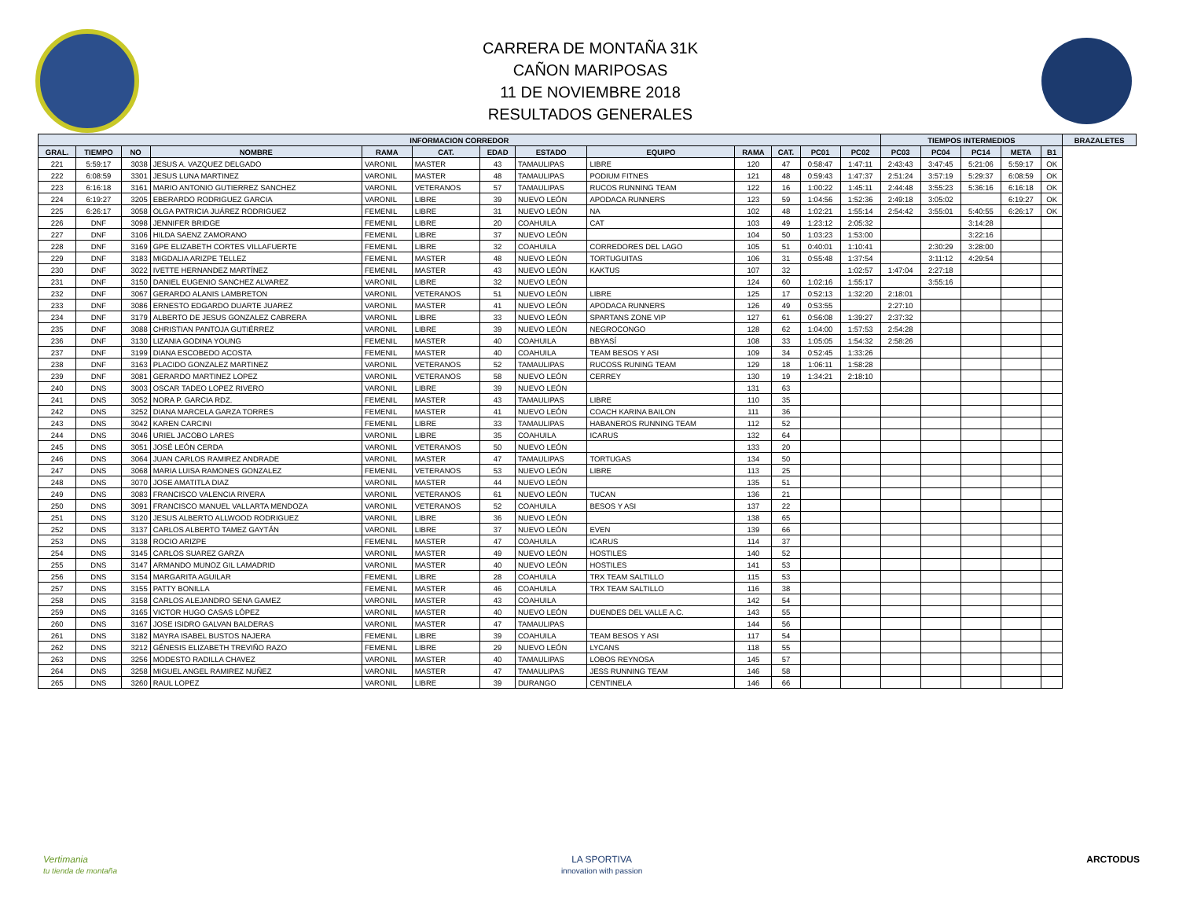CARRERA DE MONTAÑA 31K
CAÑON MARIPOSAS
11 DE NOVIEMBRE 2018
RESULTADOS GENERALES
| INFORMACION CORREDOR | | | | | | | | | | | | | TIEMPOS INTERMEDIOS | | | | | BRAZALETES |
| --- | --- | --- | --- | --- | --- | --- | --- | --- | --- | --- | --- | --- | --- | --- | --- | --- | --- | --- |
| GRAL. | TIEMPO | NO | NOMBRE | RAMA | CAT. | EDAD | ESTADO | EQUIPO | RAMA | CAT. | PC01 | PC02 | PC03 | PC04 | PC14 | META | B1 | |
| 221 | 5:59:17 | 3038 | JESUS A. VAZQUEZ DELGADO | VARONIL | MASTER | 43 | TAMAULIPAS | LIBRE | 120 | 47 | 0:58:47 | 1:47:11 | 2:43:43 | 3:47:45 | 5:21:06 | 5:59:17 | OK | |
| 222 | 6:08:59 | 3301 | JESUS LUNA MARTINEZ | VARONIL | MASTER | 48 | TAMAULIPAS | PODIUM FITNES | 121 | 48 | 0:59:43 | 1:47:37 | 2:51:24 | 3:57:19 | 5:29:37 | 6:08:59 | OK | |
| 223 | 6:16:18 | 3161 | MARIO ANTONIO GUTIERREZ SANCHEZ | VARONIL | VETERANOS | 57 | TAMAULIPAS | RUCOS RUNNING TEAM | 122 | 16 | 1:00:22 | 1:45:11 | 2:44:48 | 3:55:23 | 5:36:16 | 6:16:18 | OK | |
| 224 | 6:19:27 | 3205 | EBERARDO RODRIGUEZ GARCIA | VARONIL | LIBRE | 39 | NUEVO LEÓN | APODACA RUNNERS | 123 | 59 | 1:04:56 | 1:52:36 | 2:49:18 | 3:05:02 | | 6:19:27 | OK | |
| 225 | 6:26:17 | 3058 | OLGA PATRICIA JUÁREZ RODRIGUEZ | FEMENIL | LIBRE | 31 | NUEVO LEÓN | NA | 102 | 48 | 1:02:21 | 1:55:14 | 2:54:42 | 3:55:01 | 5:40:55 | 6:26:17 | OK | |
| 226 | DNF | 3098 | JENNIFER BRIDGE | FEMENIL | LIBRE | 20 | COAHUILA | CAT | 103 | 49 | 1:23:12 | 2:05:32 | | | 3:14:28 | | | |
| 227 | DNF | 3106 | HILDA SAENZ ZAMORANO | FEMENIL | LIBRE | 37 | NUEVO LEÓN | | 104 | 50 | 1:03:23 | 1:53:00 | | | 3:22:16 | | | |
| 228 | DNF | 3169 | GPE ELIZABETH CORTES VILLAFUERTE | FEMENIL | LIBRE | 32 | COAHUILA | CORREDORES DEL LAGO | 105 | 51 | 0:40:01 | 1:10:41 | | 2:30:29 | 3:28:00 | | | |
| 229 | DNF | 3183 | MIGDALIA ARIZPE TELLEZ | FEMENIL | MASTER | 48 | NUEVO LEÓN | TORTUGUITAS | 106 | 31 | 0:55:48 | 1:37:54 | | 3:11:12 | 4:29:54 | | | |
| 230 | DNF | 3022 | IVETTE HERNANDEZ MARTÍNEZ | FEMENIL | MASTER | 43 | NUEVO LEÓN | KAKTUS | 107 | 32 | | 1:02:57 | 1:47:04 | 2:27:18 | | | | |
| 231 | DNF | 3150 | DANIEL EUGENIO SANCHEZ ALVAREZ | VARONIL | LIBRE | 32 | NUEVO LEÓN | | 124 | 60 | 1:02:16 | 1:55:17 | | 3:55:16 | | | | |
| 232 | DNF | 3067 | GERARDO ALANIS LAMBRETON | VARONIL | VETERANOS | 51 | NUEVO LEÓN | LIBRE | 125 | 17 | 0:52:13 | 1:32:20 | 2:18:01 | | | | | |
| 233 | DNF | 3086 | ERNESTO EDGARDO DUARTE JUAREZ | VARONIL | MASTER | 41 | NUEVO LEÓN | APODACA RUNNERS | 126 | 49 | 0:53:55 | | 2:27:10 | | | | | |
| 234 | DNF | 3179 | ALBERTO DE JESUS GONZALEZ CABRERA | VARONIL | LIBRE | 33 | NUEVO LEÓN | SPARTANS ZONE VIP | 127 | 61 | 0:56:08 | 1:39:27 | 2:37:32 | | | | | |
| 235 | DNF | 3088 | CHRISTIAN PANTOJA GUTIÉRREZ | VARONIL | LIBRE | 39 | NUEVO LEÓN | NEGROCONGO | 128 | 62 | 1:04:00 | 1:57:53 | 2:54:28 | | | | | |
| 236 | DNF | 3130 | LIZANIA GODINA YOUNG | FEMENIL | MASTER | 40 | COAHUILA | BBYASÍ | 108 | 33 | 1:05:05 | 1:54:32 | 2:58:26 | | | | | |
| 237 | DNF | 3199 | DIANA ESCOBEDO ACOSTA | FEMENIL | MASTER | 40 | COAHUILA | TEAM BESOS Y ASI | 109 | 34 | 0:52:45 | 1:33:26 | | | | | | |
| 238 | DNF | 3163 | PLACIDO GONZALEZ MARTINEZ | VARONIL | VETERANOS | 52 | TAMAULIPAS | RUCOSS RUNING TEAM | 129 | 18 | 1:06:11 | 1:58:28 | | | | | | |
| 239 | DNF | 3081 | GERARDO MARTINEZ LOPEZ | VARONIL | VETERANOS | 58 | NUEVO LEÓN | CERREY | 130 | 19 | 1:34:21 | 2:18:10 | | | | | | |
| 240 | DNS | 3003 | OSCAR TADEO LOPEZ RIVERO | VARONIL | LIBRE | 39 | NUEVO LEÓN | | 131 | 63 | | | | | | | | |
| 241 | DNS | 3052 | NORA P. GARCIA RDZ. | FEMENIL | MASTER | 43 | TAMAULIPAS | LIBRE | 110 | 35 | | | | | | | | |
| 242 | DNS | 3252 | DIANA MARCELA GARZA TORRES | FEMENIL | MASTER | 41 | NUEVO LEÓN | COACH KARINA BAILON | 111 | 36 | | | | | | | | |
| 243 | DNS | 3042 | KAREN CARCINI | FEMENIL | LIBRE | 33 | TAMAULIPAS | HABANEROS RUNNING TEAM | 112 | 52 | | | | | | | | |
| 244 | DNS | 3046 | URIEL JACOBO LARES | VARONIL | LIBRE | 35 | COAHUILA | ICARUS | 132 | 64 | | | | | | | | |
| 245 | DNS | 3051 | JOSÉ LEÓN CERDA | VARONIL | VETERANOS | 50 | NUEVO LEÓN | | 133 | 20 | | | | | | | | |
| 246 | DNS | 3064 | JUAN CARLOS RAMIREZ ANDRADE | VARONIL | MASTER | 47 | TAMAULIPAS | TORTUGAS | 134 | 50 | | | | | | | | |
| 247 | DNS | 3068 | MARIA LUISA RAMONES GONZALEZ | FEMENIL | VETERANOS | 53 | NUEVO LEÓN | LIBRE | 113 | 25 | | | | | | | | |
| 248 | DNS | 3070 | JOSE AMATITLA DIAZ | VARONIL | MASTER | 44 | NUEVO LEÓN | | 135 | 51 | | | | | | | | |
| 249 | DNS | 3083 | FRANCISCO VALENCIA RIVERA | VARONIL | VETERANOS | 61 | NUEVO LEÓN | TUCAN | 136 | 21 | | | | | | | | |
| 250 | DNS | 3091 | FRANCISCO MANUEL VALLARTA MENDOZA | VARONIL | VETERANOS | 52 | COAHUILA | BESOS Y ASI | 137 | 22 | | | | | | | | |
| 251 | DNS | 3120 | JESUS ALBERTO ALLWOOD RODRIGUEZ | VARONIL | LIBRE | 36 | NUEVO LEÓN | | 138 | 65 | | | | | | | | |
| 252 | DNS | 3137 | CARLOS ALBERTO TAMEZ GAYTÁN | VARONIL | LIBRE | 37 | NUEVO LEÓN | EVEN | 139 | 66 | | | | | | | | |
| 253 | DNS | 3138 | ROCIO ARIZPE | FEMENIL | MASTER | 47 | COAHUILA | ICARUS | 114 | 37 | | | | | | | | |
| 254 | DNS | 3145 | CARLOS SUAREZ GARZA | VARONIL | MASTER | 49 | NUEVO LEÓN | HOSTILES | 140 | 52 | | | | | | | | |
| 255 | DNS | 3147 | ARMANDO MUNOZ GIL LAMADRID | VARONIL | MASTER | 40 | NUEVO LEÓN | HOSTILES | 141 | 53 | | | | | | | | |
| 256 | DNS | 3154 | MARGARITA AGUILAR | FEMENIL | LIBRE | 28 | COAHUILA | TRX TEAM SALTILLO | 115 | 53 | | | | | | | | |
| 257 | DNS | 3155 | PATTY BONILLA | FEMENIL | MASTER | 46 | COAHUILA | TRX TEAM SALTILLO | 116 | 38 | | | | | | | | |
| 258 | DNS | 3158 | CARLOS ALEJANDRO SENA GAMEZ | VARONIL | MASTER | 43 | COAHUILA | | 142 | 54 | | | | | | | | |
| 259 | DNS | 3165 | VICTOR HUGO CASAS LÓPEZ | VARONIL | MASTER | 40 | NUEVO LEÓN | DUENDES DEL VALLE A.C. | 143 | 55 | | | | | | | | |
| 260 | DNS | 3167 | JOSE ISIDRO GALVAN BALDERAS | VARONIL | MASTER | 47 | TAMAULIPAS | | 144 | 56 | | | | | | | | |
| 261 | DNS | 3182 | MAYRA ISABEL BUSTOS NAJERA | FEMENIL | LIBRE | 39 | COAHUILA | TEAM BESOS Y ASI | 117 | 54 | | | | | | | | |
| 262 | DNS | 3212 | GÉNESIS ELIZABETH TREVIÑO RAZO | FEMENIL | LIBRE | 29 | NUEVO LEÓN | LYCANS | 118 | 55 | | | | | | | | |
| 263 | DNS | 3256 | MODESTO RADILLA CHAVEZ | VARONIL | MASTER | 40 | TAMAULIPAS | LOBOS REYNOSA | 145 | 57 | | | | | | | | |
| 264 | DNS | 3258 | MIGUEL ANGEL RAMIREZ NUÑEZ | VARONIL | MASTER | 47 | TAMAULIPAS | JESS RUNNING TEAM | 146 | 58 | | | | | | | | |
| 265 | DNS | 3260 | RAUL LOPEZ | VARONIL | LIBRE | 39 | DURANGO | CENTINELA | 146 | 66 | | | | | | | | |
Vertimania
tu tienda de montaña
LA SPORTIVA
innovation with passion
ARCTODUS